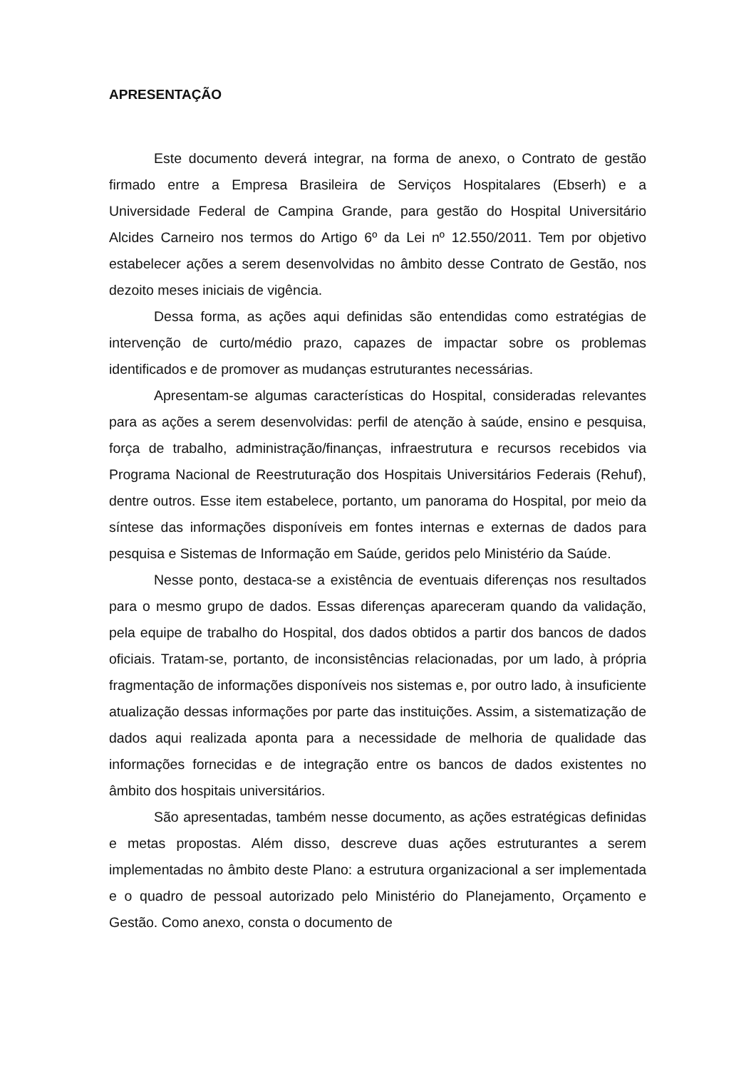APRESENTAÇÃO
Este documento deverá integrar, na forma de anexo, o Contrato de gestão firmado entre a Empresa Brasileira de Serviços Hospitalares (Ebserh) e a Universidade Federal de Campina Grande, para gestão do Hospital Universitário Alcides Carneiro nos termos do Artigo 6º da Lei nº 12.550/2011. Tem por objetivo estabelecer ações a serem desenvolvidas no âmbito desse Contrato de Gestão, nos dezoito meses iniciais de vigência.
Dessa forma, as ações aqui definidas são entendidas como estratégias de intervenção de curto/médio prazo, capazes de impactar sobre os problemas identificados e de promover as mudanças estruturantes necessárias.
Apresentam-se algumas características do Hospital, consideradas relevantes para as ações a serem desenvolvidas: perfil de atenção à saúde, ensino e pesquisa, força de trabalho, administração/finanças, infraestrutura e recursos recebidos via Programa Nacional de Reestruturação dos Hospitais Universitários Federais (Rehuf), dentre outros. Esse item estabelece, portanto, um panorama do Hospital, por meio da síntese das informações disponíveis em fontes internas e externas de dados para pesquisa e Sistemas de Informação em Saúde, geridos pelo Ministério da Saúde.
Nesse ponto, destaca-se a existência de eventuais diferenças nos resultados para o mesmo grupo de dados. Essas diferenças apareceram quando da validação, pela equipe de trabalho do Hospital, dos dados obtidos a partir dos bancos de dados oficiais. Tratam-se, portanto, de inconsistências relacionadas, por um lado, à própria fragmentação de informações disponíveis nos sistemas e, por outro lado, à insuficiente atualização dessas informações por parte das instituições. Assim, a sistematização de dados aqui realizada aponta para a necessidade de melhoria de qualidade das informações fornecidas e de integração entre os bancos de dados existentes no âmbito dos hospitais universitários.
São apresentadas, também nesse documento, as ações estratégicas definidas e metas propostas. Além disso, descreve duas ações estruturantes a serem implementadas no âmbito deste Plano: a estrutura organizacional a ser implementada e o quadro de pessoal autorizado pelo Ministério do Planejamento, Orçamento e Gestão. Como anexo, consta o documento de